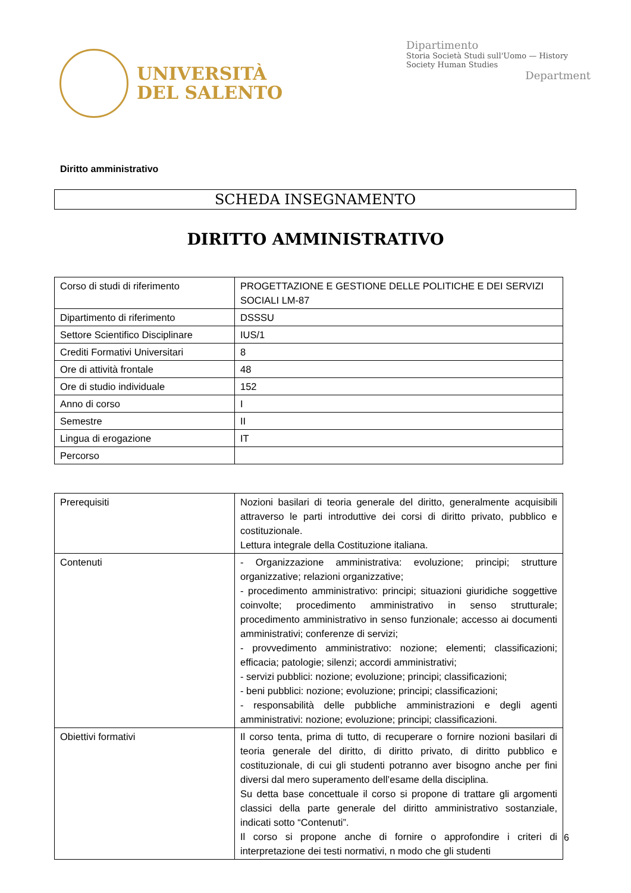UNIVERSITÀ
DEL SALENTO
Dipartimento
Storia Società Studi sull'Uomo — History Society Human Studies
Department
Diritto amministrativo
SCHEDA INSEGNAMENTO
DIRITTO AMMINISTRATIVO
| Corso di studi di riferimento | PROGETTAZIONE E GESTIONE DELLE POLITICHE E DEI SERVIZI SOCIALI LM-87 |
| Dipartimento di riferimento | DSSSU |
| Settore Scientifico Disciplinare | IUS/1 |
| Crediti Formativi Universitari | 8 |
| Ore di attività frontale | 48 |
| Ore di studio individuale | 152 |
| Anno di corso | I |
| Semestre | II |
| Lingua di erogazione | IT |
| Percorso | |
| Prerequisiti | Nozioni basilari di teoria generale del diritto, generalmente acquisibili attraverso le parti introduttive dei corsi di diritto privato, pubblico e costituzionale. Lettura integrale della Costituzione italiana. |
| Contenuti | - Organizzazione amministrativa: evoluzione; principi; strutture organizzative; relazioni organizzative; - procedimento amministrativo: principi; situazioni giuridiche soggettive coinvolte; procedimento amministrativo in senso strutturale; procedimento amministrativo in senso funzionale; accesso ai documenti amministrativi; conferenze di servizi; - provvedimento amministrativo: nozione; elementi; classificazioni; efficacia; patologie; silenzi; accordi amministrativi; - servizi pubblici: nozione; evoluzione; principi; classificazioni; - beni pubblici: nozione; evoluzione; principi; classificazioni; - responsabilità delle pubbliche amministrazioni e degli agenti amministrativi: nozione; evoluzione; principi; classificazioni. |
| Obiettivi formativi | Il corso tenta, prima di tutto, di recuperare o fornire nozioni basilari di teoria generale del diritto, di diritto privato, di diritto pubblico e costituzionale, di cui gli studenti potranno aver bisogno anche per fini diversi dal mero superamento dell’esame della disciplina. Su detta base concettuale il corso si propone di trattare gli argomenti classici della parte generale del diritto amministrativo sostanziale, indicati sotto “Contenuti”. Il corso si propone anche di fornire o approfondire i criteri di interpretazione dei testi normativi, n modo che gli studenti |
6